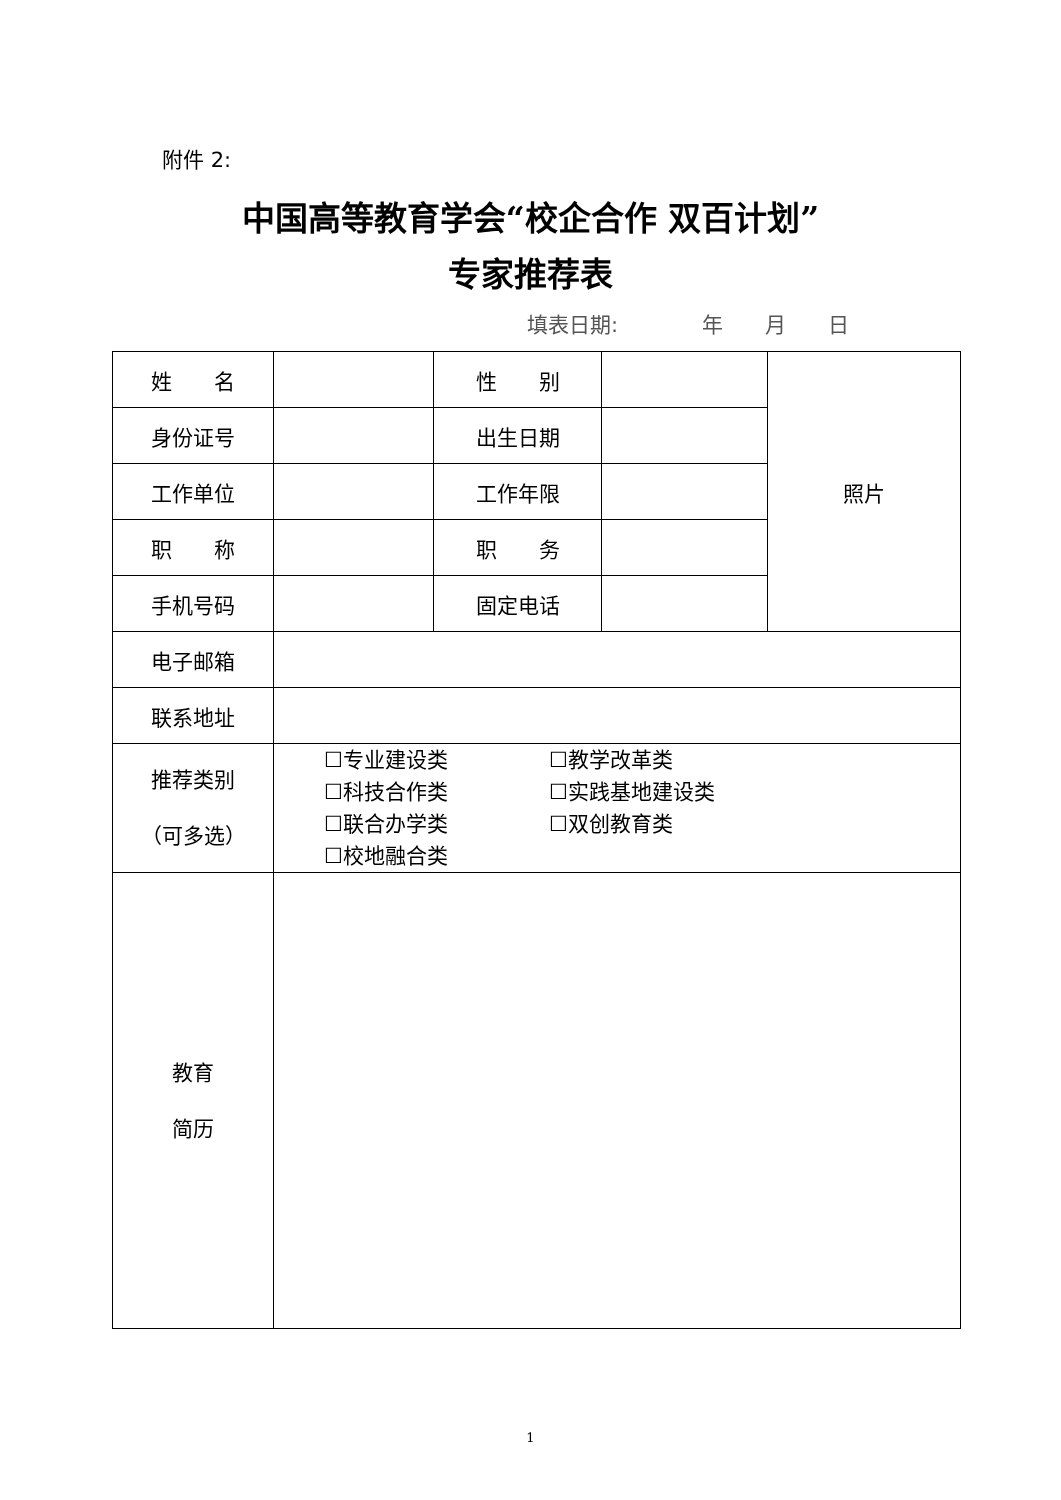附件 2:
中国高等教育学会“校企合作 双百计划”
专家推荐表
填表日期:　　　　年　　月　　日
| 姓 名 | | 性 别 | | 照片 |
| 身份证号 | | 出生日期 | | |
| 工作单位 | | 工作年限 | | |
| 职 称 | | 职 务 | | |
| 手机号码 | | 固定电话 | | |
| 电子邮箱 | | | | |
| 联系地址 | | | | |
| 推荐类别 （可多选） | ☐专业建设类 ☐教学改革类 ☐科技合作类 ☐实践基地建设类 ☐联合办学类 ☐双创教育类 ☐校地融合类 | | | |
| 教育 简历 | | | | |
1